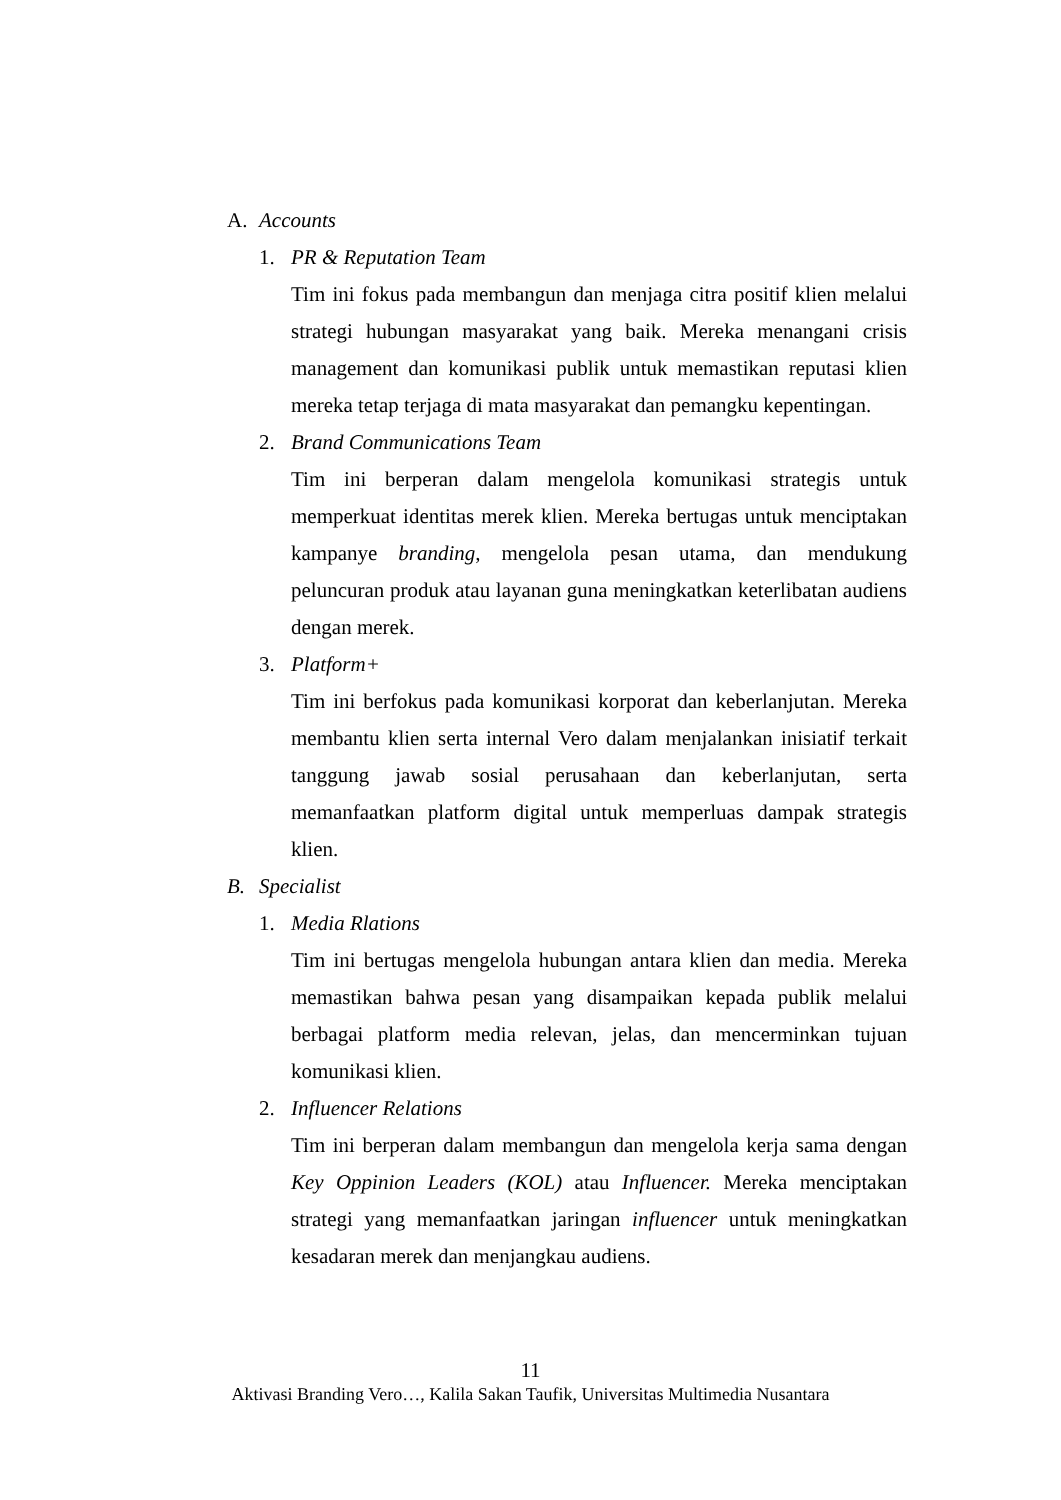A. Accounts
1. PR & Reputation Team
Tim ini fokus pada membangun dan menjaga citra positif klien melalui strategi hubungan masyarakat yang baik. Mereka menangani crisis management dan komunikasi publik untuk memastikan reputasi klien mereka tetap terjaga di mata masyarakat dan pemangku kepentingan.
2. Brand Communications Team
Tim ini berperan dalam mengelola komunikasi strategis untuk memperkuat identitas merek klien. Mereka bertugas untuk menciptakan kampanye branding, mengelola pesan utama, dan mendukung peluncuran produk atau layanan guna meningkatkan keterlibatan audiens dengan merek.
3. Platform+
Tim ini berfokus pada komunikasi korporat dan keberlanjutan. Mereka membantu klien serta internal Vero dalam menjalankan inisiatif terkait tanggung jawab sosial perusahaan dan keberlanjutan, serta memanfaatkan platform digital untuk memperluas dampak strategis klien.
B. Specialist
1. Media Rlations
Tim ini bertugas mengelola hubungan antara klien dan media. Mereka memastikan bahwa pesan yang disampaikan kepada publik melalui berbagai platform media relevan, jelas, dan mencerminkan tujuan komunikasi klien.
2. Influencer Relations
Tim ini berperan dalam membangun dan mengelola kerja sama dengan Key Oppinion Leaders (KOL) atau Influencer. Mereka menciptakan strategi yang memanfaatkan jaringan influencer untuk meningkatkan kesadaran merek dan menjangkau audiens.
11
Aktivasi Branding Vero…, Kalila Sakan Taufik, Universitas Multimedia Nusantara